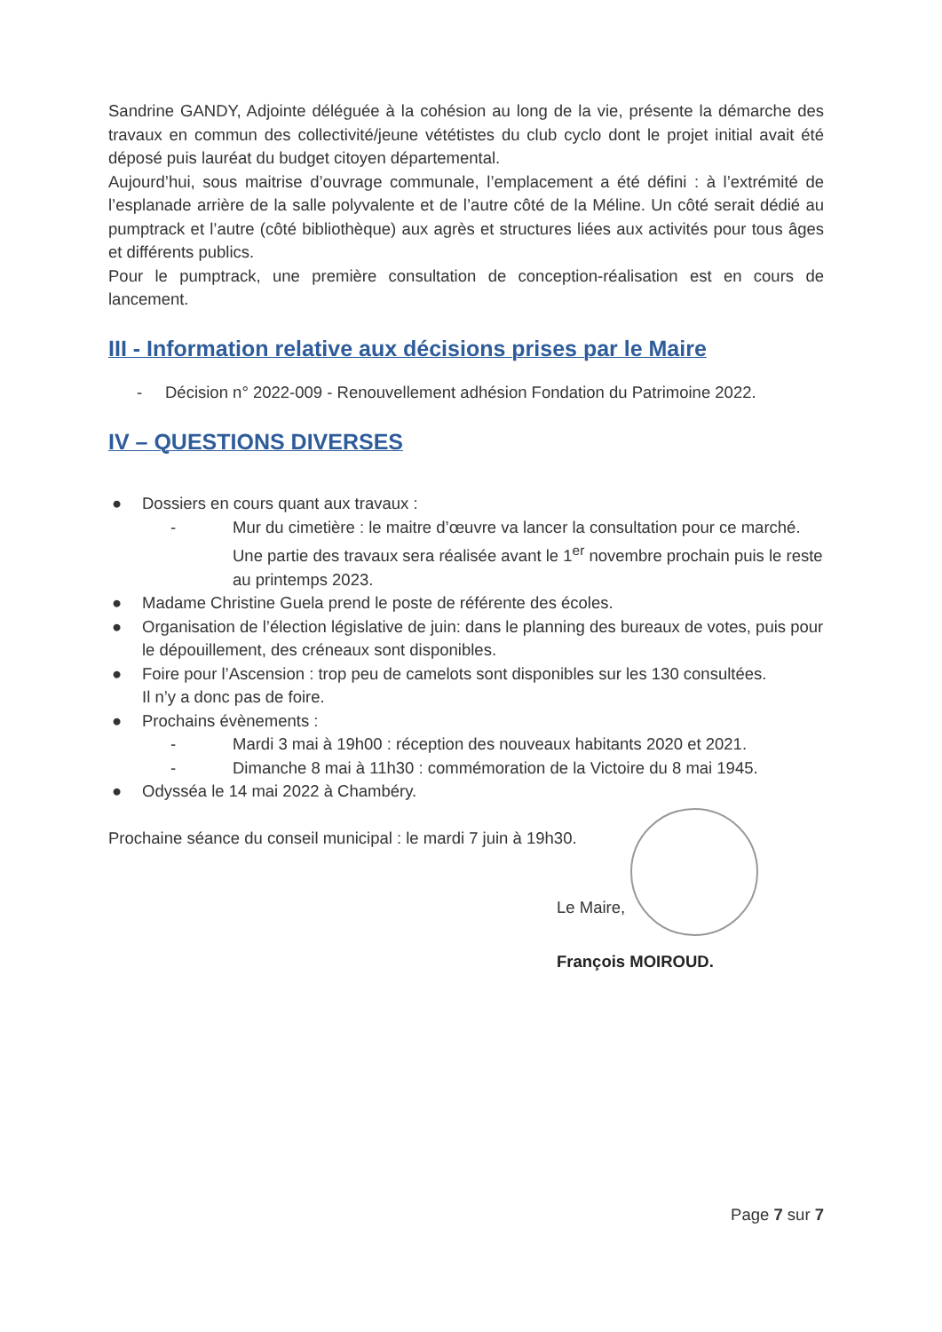Sandrine GANDY, Adjointe déléguée à la cohésion au long de la vie, présente la démarche des travaux en commun des collectivité/jeune vététistes du club cyclo dont le projet initial avait été déposé puis lauréat du budget citoyen départemental.
Aujourd’hui, sous maitrise d’ouvrage communale, l’emplacement a été défini : à l’extrémité de l’esplanade arrière de la salle polyvalente et de l’autre côté de la Méline. Un côté serait dédié au pumptrack et l’autre (côté bibliothèque) aux agrès et structures liées aux activités pour tous âges et différents publics.
Pour le pumptrack, une première consultation de conception-réalisation est en cours de lancement.
III - Information relative aux décisions prises par le Maire
- Décision n° 2022-009 - Renouvellement adhésion Fondation du Patrimoine 2022.
IV – QUESTIONS DIVERSES
● Dossiers en cours quant aux travaux :
- Mur du cimetière : le maitre d’œuvre va lancer la consultation pour ce marché. Une partie des travaux sera réalisée avant le 1<sup>er</sup> novembre prochain puis le reste au printemps 2023.
● Madame Christine Guela prend le poste de référente des écoles.
● Organisation de l’élection législative de juin: dans le planning des bureaux de votes, puis pour le dépouillement, des créneaux sont disponibles.
● Foire pour l’Ascension : trop peu de camelots sont disponibles sur les 130 consultées.
Il n’y a donc pas de foire.
● Prochains évènements :
- Mardi 3 mai à 19h00 : réception des nouveaux habitants 2020 et 2021.
- Dimanche 8 mai à 11h30 : commémoration de la Victoire du 8 mai 1945.
● Odysséa le 14 mai 2022 à Chambéry.
Prochaine séance du conseil municipal : le mardi 7 juin à 19h30.
Le Maire,
François MOIROUD.
Page 7 sur 7